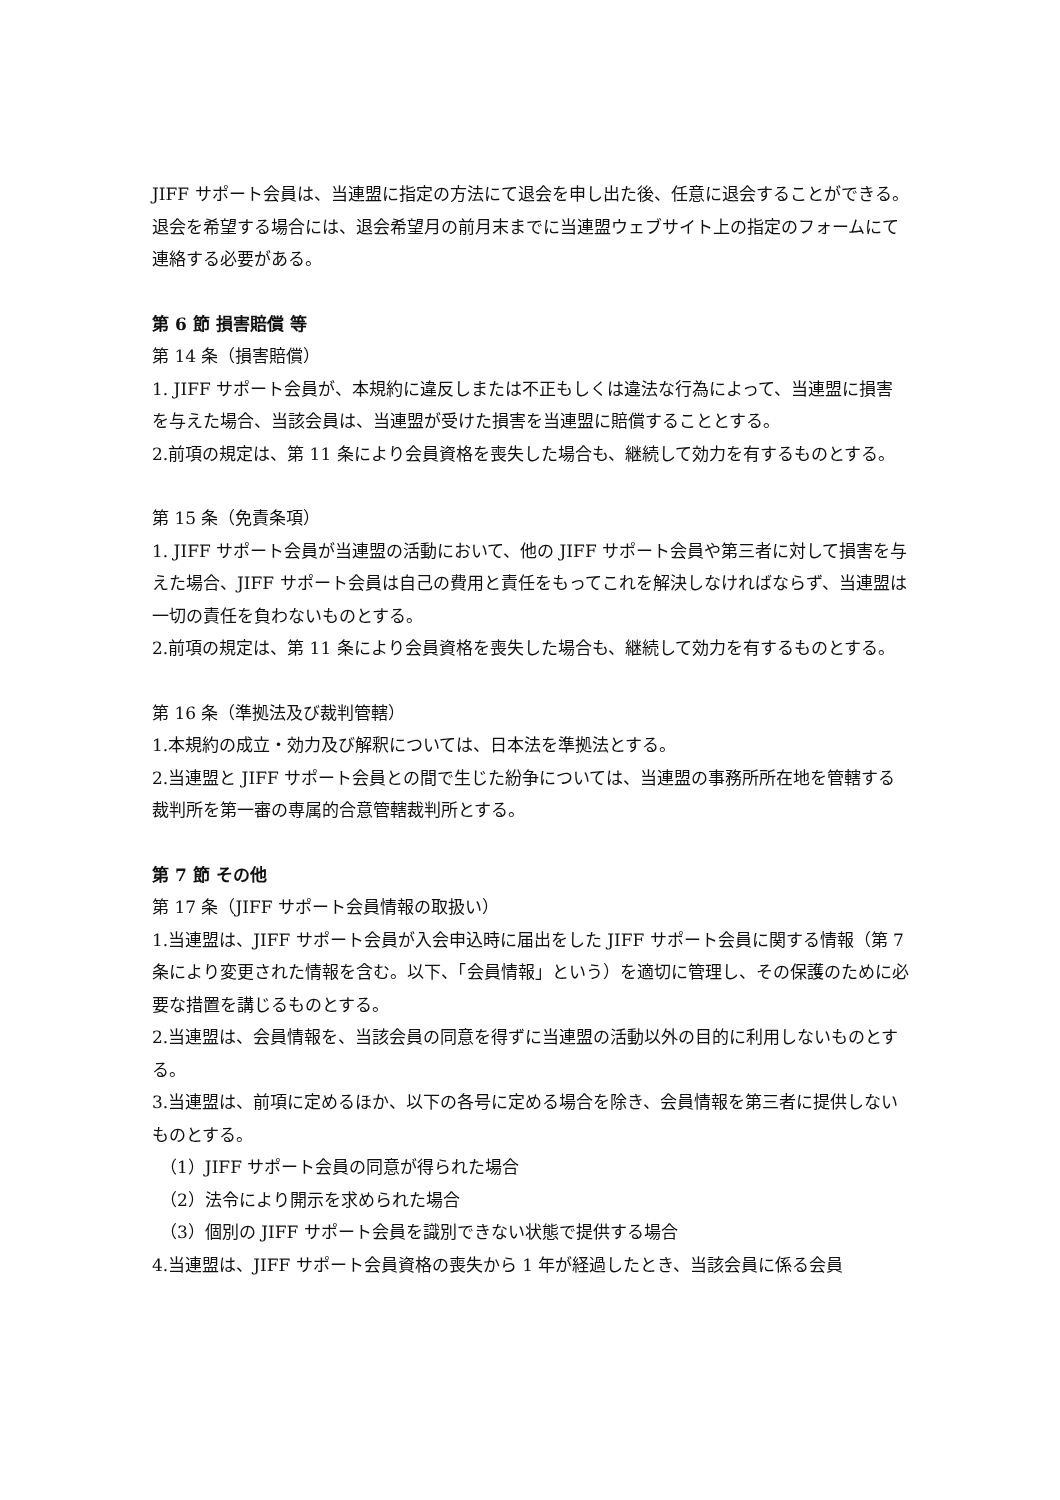JIFF サポート会員は、当連盟に指定の方法にて退会を申し出た後、任意に退会することができる。退会を希望する場合には、退会希望月の前月末までに当連盟ウェブサイト上の指定のフォームにて連絡する必要がある。
第 6 節 損害賠償 等
第 14 条（損害賠償）
1. JIFF サポート会員が、本規約に違反しまたは不正もしくは違法な行為によって、当連盟に損害を与えた場合、当該会員は、当連盟が受けた損害を当連盟に賠償することとする。
2.前項の規定は、第 11 条により会員資格を喪失した場合も、継続して効力を有するものとする。
第 15 条（免責条項）
1. JIFF サポート会員が当連盟の活動において、他の JIFF サポート会員や第三者に対して損害を与えた場合、JIFF サポート会員は自己の費用と責任をもってこれを解決しなければならず、当連盟は一切の責任を負わないものとする。
2.前項の規定は、第 11 条により会員資格を喪失した場合も、継続して効力を有するものとする。
第 16 条（準拠法及び裁判管轄）
1.本規約の成立・効力及び解釈については、日本法を準拠法とする。
2.当連盟と JIFF サポート会員との間で生じた紛争については、当連盟の事務所所在地を管轄する裁判所を第一審の専属的合意管轄裁判所とする。
第 7 節 その他
第 17 条（JIFF サポート会員情報の取扱い）
1.当連盟は、JIFF サポート会員が入会申込時に届出をした JIFF サポート会員に関する情報（第 7 条により変更された情報を含む。以下、「会員情報」という）を適切に管理し、その保護のために必要な措置を講じるものとする。
2.当連盟は、会員情報を、当該会員の同意を得ずに当連盟の活動以外の目的に利用しないものとする。
3.当連盟は、前項に定めるほか、以下の各号に定める場合を除き、会員情報を第三者に提供しないものとする。
（1）JIFF サポート会員の同意が得られた場合
（2）法令により開示を求められた場合
（3）個別の JIFF サポート会員を識別できない状態で提供する場合
4.当連盟は、JIFF サポート会員資格の喪失から 1 年が経過したとき、当該会員に係る会員